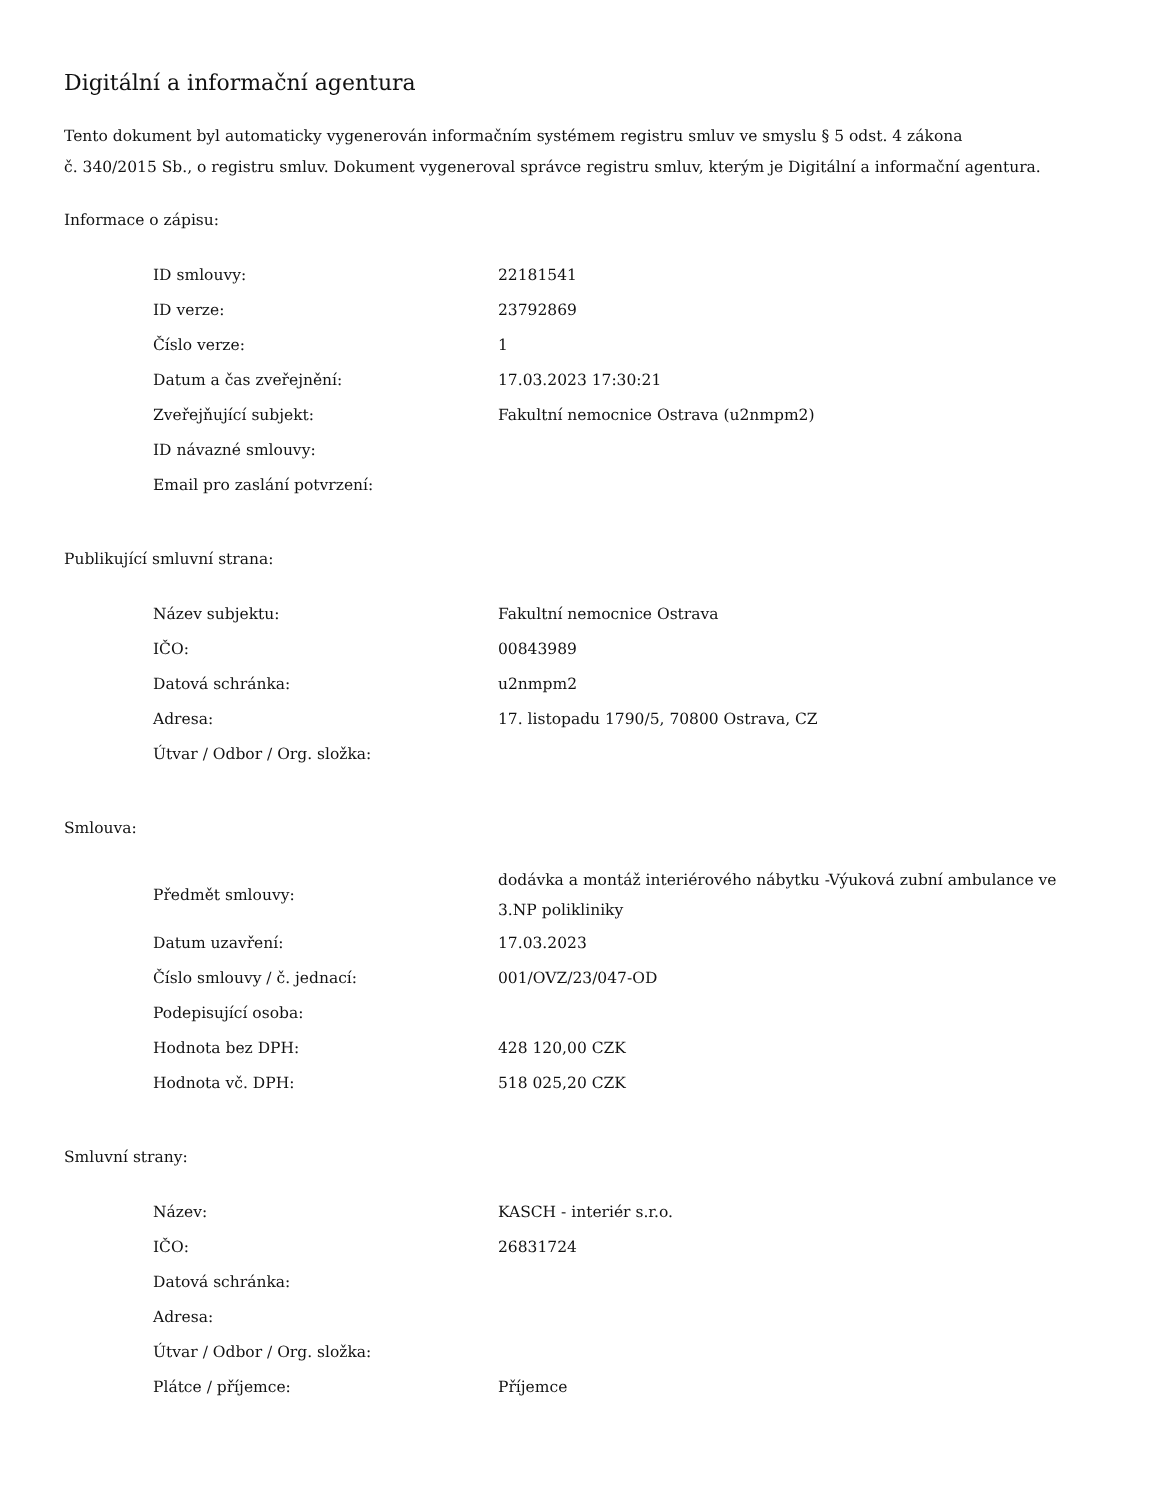Digitální a informační agentura
Tento dokument byl automaticky vygenerován informačním systémem registru smluv ve smyslu § 5 odst. 4 zákona
č. 340/2015 Sb., o registru smluv. Dokument vygeneroval správce registru smluv, kterým je Digitální a informační agentura.
Informace o zápisu:
| ID smlouvy: | 22181541 |
| ID verze: | 23792869 |
| Číslo verze: | 1 |
| Datum a čas zveřejnění: | 17.03.2023 17:30:21 |
| Zveřejňující subjekt: | Fakultní nemocnice Ostrava (u2nmpm2) |
| ID návazné smlouvy: | |
| Email pro zaslání potvrzení: | |
Publikující smluvní strana:
| Název subjektu: | Fakultní nemocnice Ostrava |
| IČO: | 00843989 |
| Datová schránka: | u2nmpm2 |
| Adresa: | 17. listopadu 1790/5, 70800 Ostrava, CZ |
| Útvar / Odbor / Org. složka: | |
Smlouva:
| Předmět smlouvy: | dodávka a montáž interiérového nábytku -Výuková zubní ambulance ve 3.NP polikliniky |
| Datum uzavření: | 17.03.2023 |
| Číslo smlouvy / č. jednací: | 001/OVZ/23/047-OD |
| Podepisující osoba: | |
| Hodnota bez DPH: | 428 120,00 CZK |
| Hodnota vč. DPH: | 518 025,20 CZK |
Smluvní strany:
| Název: | KASCH - interiér s.r.o. |
| IČO: | 26831724 |
| Datová schránka: | |
| Adresa: | |
| Útvar / Odbor / Org. složka: | |
| Plátce / příjemce: | Příjemce |